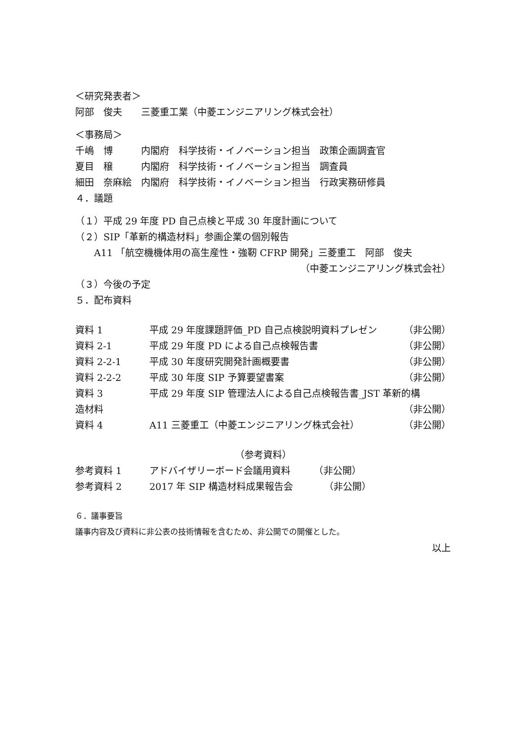＜研究発表者＞
阿部　俊夫　　三菱重工業（中菱エンジニアリング株式会社）
＜事務局＞
千嶋　博　　　内閣府　科学技術・イノベーション担当　政策企画調査官
夏目　穣　　　内閣府　科学技術・イノベーション担当　調査員
細田　奈麻絵　内閣府　科学技術・イノベーション担当　行政実務研修員
４．議題
（１）平成 29 年度 PD 自己点検と平成 30 年度計画について
（２）SIP「革新的構造材料」参画企業の個別報告
　　A11 「航空機機体用の高生産性・強靭 CFRP 開発」三菱重工　阿部　俊夫
（中菱エンジニアリング株式会社）
（３）今後の予定
５．配布資料
資料 1 平成 29 年度課題評価_PD 自己点検説明資料プレゼン （非公開）
資料 2-1 平成 29 年度 PD による自己点検報告書 （非公開）
資料 2-2-1 平成 30 年度研究開発計画概要書 （非公開）
資料 2-2-2 平成 30 年度 SIP 予算要望書案 （非公開）
資料 3 平成 29 年度 SIP 管理法人による自己点検報告書_JST 革新的構
造材料 （非公開）
資料 4 A11 三菱重工（中菱エンジニアリング株式会社） （非公開）
（参考資料）
参考資料 1 アドバイザリーボード会議用資料　　　（非公開）
参考資料 2 2017 年 SIP 構造材料成果報告会　　　 （非公開）
６．議事要旨
議事内容及び資料に非公表の技術情報を含むため、非公開での開催とした。
以上